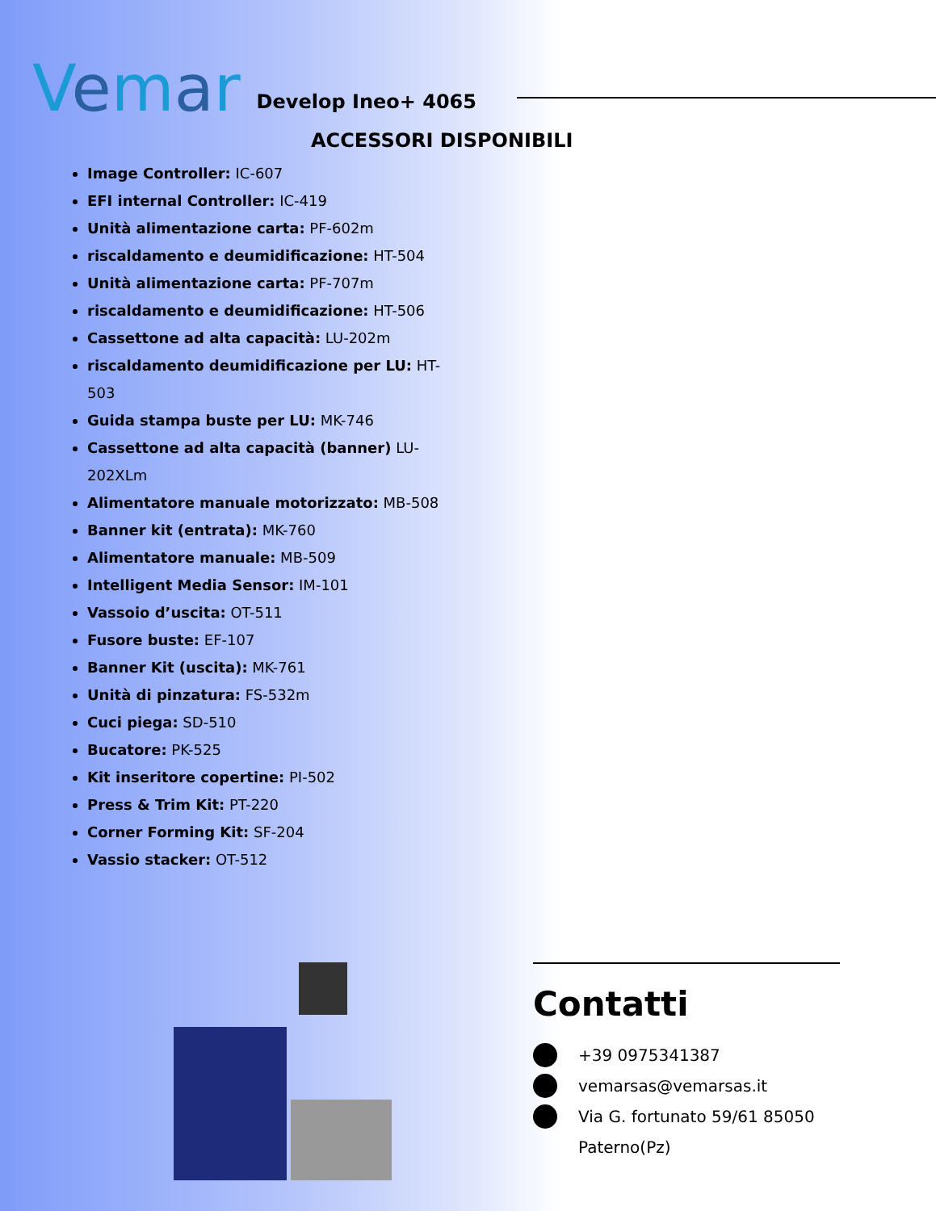Vemar
Develop Ineo+ 4065
ACCESSORI DISPONIBILI
Image Controller: IC-607
EFI internal Controller: IC-419
Unità alimentazione carta: PF-602m
riscaldamento e deumidificazione: HT-504
Unità alimentazione carta: PF-707m
riscaldamento e deumidificazione: HT-506
Cassettone ad alta capacità: LU-202m
riscaldamento deumidificazione per LU: HT-503
Guida stampa buste per LU: MK-746
Cassettone ad alta capacità (banner) LU-202XLm
Alimentatore manuale motorizzato: MB-508
Banner kit (entrata): MK-760
Alimentatore manuale: MB-509
Intelligent Media Sensor: IM-101
Vassoio d’uscita: OT-511
Fusore buste: EF-107
Banner Kit (uscita): MK-761
Unità di pinzatura: FS-532m
Cuci piega: SD-510
Bucatore: PK-525
Kit inseritore copertine: PI-502
Press & Trim Kit: PT-220
Corner Forming Kit: SF-204
Vassio stacker: OT-512
Contatti
+39 0975341387
vemarsas@vemarsas.it
Via G. fortunato 59/61 85050 Paterno(Pz)